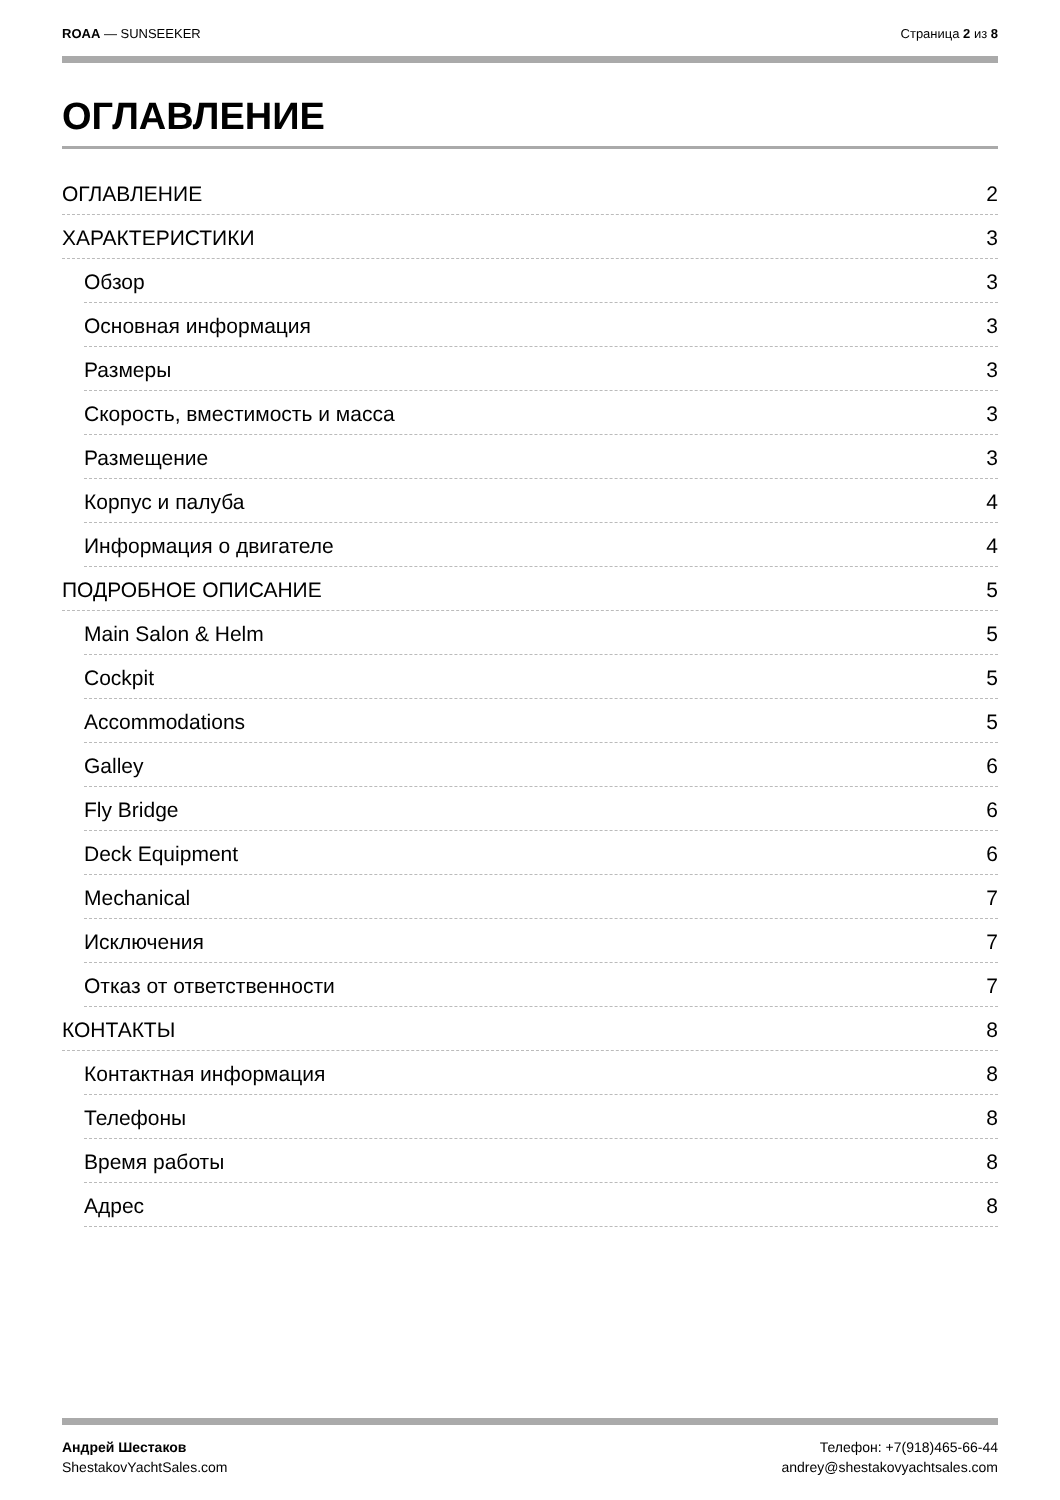ROAA — SUNSEEKER Страница 2 из 8
ОГЛАВЛЕНИЕ
ОГЛАВЛЕНИЕ 2
ХАРАКТЕРИСТИКИ 3
Обзор 3
Основная информация 3
Размеры 3
Скорость, вместимость и масса 3
Размещение 3
Корпус и палуба 4
Информация о двигателе 4
ПОДРОБНОЕ ОПИСАНИЕ 5
Main Salon & Helm 5
Cockpit 5
Accommodations 5
Galley 6
Fly Bridge 6
Deck Equipment 6
Mechanical 7
Исключения 7
Отказ от ответственности 7
КОНТАКТЫ 8
Контактная информация 8
Телефоны 8
Время работы 8
Адрес 8
Андрей Шестаков
ShestakovYachtSales.com
Телефон: +7(918)465-66-44
andrey@shestakovyachtsales.com